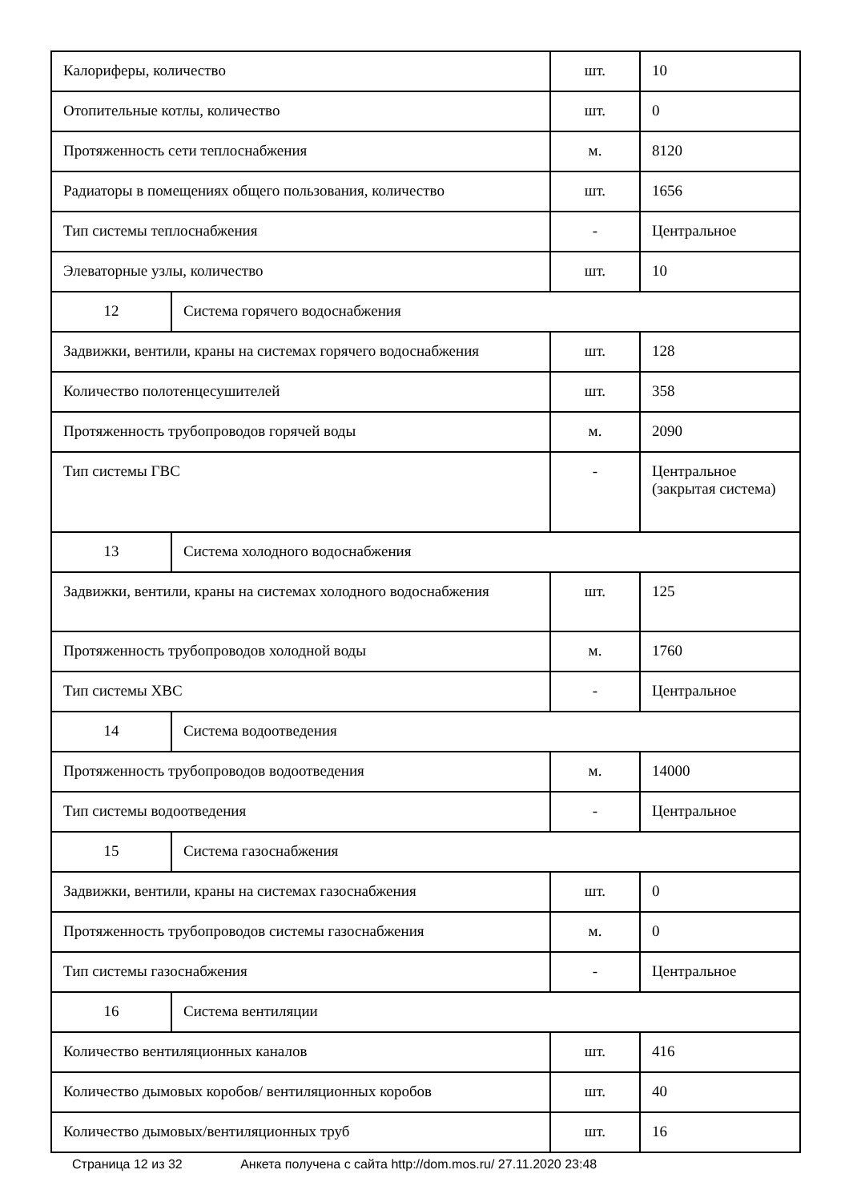| Калориферы, количество | | шт. | 10 |
| Отопительные котлы, количество | | шт. | 0 |
| Протяженность сети теплоснабжения | | м. | 8120 |
| Радиаторы в помещениях общего пользования, количество | | шт. | 1656 |
| Тип системы теплоснабжения | | - | Центральное |
| Элеваторные узлы, количество | | шт. | 10 |
| 12 | Система горячего водоснабжения | | |
| Задвижки, вентили, краны на системах горячего водоснабжения | | шт. | 128 |
| Количество полотенцесушителей | | шт. | 358 |
| Протяженность трубопроводов горячей воды | | м. | 2090 |
| Тип системы ГВС | | - | Центральное (закрытая система) |
| 13 | Система холодного водоснабжения | | |
| Задвижки, вентили, краны на системах холодного водоснабжения | | шт. | 125 |
| Протяженность трубопроводов холодной воды | | м. | 1760 |
| Тип системы ХВС | | - | Центральное |
| 14 | Система водоотведения | | |
| Протяженность трубопроводов водоотведения | | м. | 14000 |
| Тип системы водоотведения | | - | Центральное |
| 15 | Система газоснабжения | | |
| Задвижки, вентили, краны на системах газоснабжения | | шт. | 0 |
| Протяженность трубопроводов системы газоснабжения | | м. | 0 |
| Тип системы газоснабжения | | - | Центральное |
| 16 | Система вентиляции | | |
| Количество вентиляционных каналов | | шт. | 416 |
| Количество дымовых коробов/ вентиляционных коробов | | шт. | 40 |
| Количество дымовых/вентиляционных труб | | шт. | 16 |
Страница 12 из 32 Анкета получена с сайта http://dom.mos.ru/ 27.11.2020 23:48